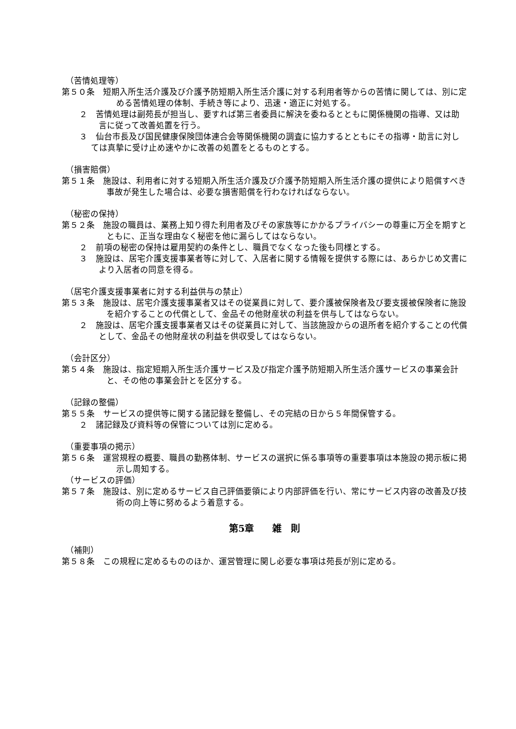（苦情処理等）
第５０条　短期入所生活介護及び介護予防短期入所生活介護に対する利用者等からの苦情に関しては、別に定める苦情処理の体制、手続き等により、迅速・適正に対処する。
２　苦情処理は副苑長が担当し、要すれば第三者委員に解決を委ねるとともに関係機関の指導、又は助言に従って改善処置を行う。
３　仙台市長及び国民健康保険団体連合会等関係機関の調査に協力するとともにその指導・助言に対しては真摯に受け止め速やかに改善の処置をとるものとする。
（損害賠償）
第５１条　施設は、利用者に対する短期入所生活介護及び介護予防短期入所生活介護の提供により賠償すべき事故が発生した場合は、必要な損害賠償を行わなければならない。
（秘密の保持）
第５２条　施設の職員は、業務上知り得た利用者及びその家族等にかかるプライバシーの尊重に万全を期すとともに、正当な理由なく秘密を他に漏らしてはならない。
２　前項の秘密の保持は雇用契約の条件とし、職員でなくなった後も同様とする。
３　施設は、居宅介護支援事業者等に対して、入居者に関する情報を提供する際には、あらかじめ文書により入居者の同意を得る。
（居宅介護支援事業者に対する利益供与の禁止）
第５３条　施設は、居宅介護支援事業者又はその従業員に対して、要介護被保険者及び要支援被保険者に施設を紹介することの代償として、金品その他財産状の利益を供与してはならない。
２　施設は、居宅介護支援事業者又はその従業員に対して、当該施設からの退所者を紹介することの代償として、金品その他財産状の利益を供収受してはならない。
（会計区分）
第５４条　施設は、指定短期入所生活介護サービス及び指定介護予防短期入所生活介護サービスの事業会計と、その他の事業会計とを区分する。
（記録の整備）
第５５条　サービスの提供等に関する諸記録を整備し、その完結の日から５年間保管する。
２　諸記録及び資料等の保管については別に定める。
（重要事項の掲示）
第５６条　運営規程の概要、職員の勤務体制、サービスの選択に係る事項等の重要事項は本施設の掲示板に掲示し周知する。
（サービスの評価）
第５７条　施設は、別に定めるサービス自己評価要領により内部評価を行い、常にサービス内容の改善及び技術の向上等に努めるよう着意する。
第5章　　雑　則
（補則）
第５８条　この規程に定めるもののほか、運営管理に関し必要な事項は苑長が別に定める。